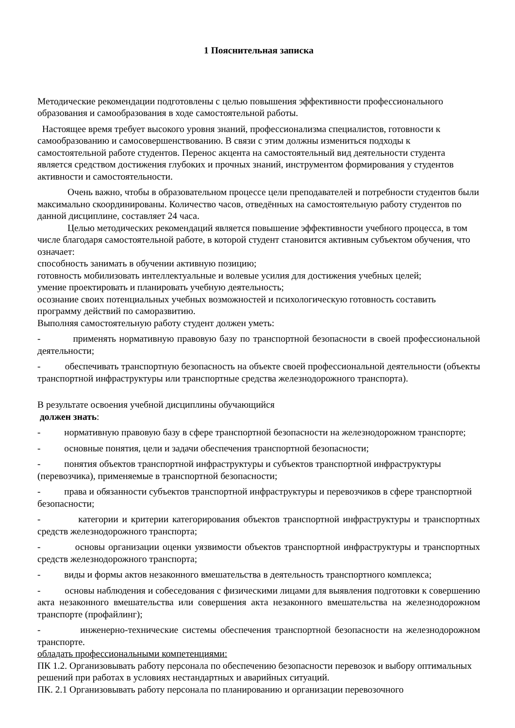1 Пояснительная записка
Методические рекомендации подготовлены с целью повышения эффективности профессионального образования и самообразования в ходе самостоятельной работы.
Настоящее время требует высокого уровня знаний, профессионализма специалистов, готовности к самообразованию и самосовершенствованию. В связи с этим должны измениться подходы к самостоятельной работе студентов. Перенос акцента на самостоятельный вид деятельности студента является средством достижения глубоких и прочных знаний, инструментом формирования у студентов активности и самостоятельности.
Очень важно, чтобы в образовательном процессе цели преподавателей и потребности студентов были максимально скоординированы. Количество часов, отведённых на самостоятельную работу студентов по данной дисциплине, составляет 24 часа.
Целью методических рекомендаций является повышение эффективности учебного процесса, в том числе благодаря самостоятельной работе, в которой студент становится активным субъектом обучения, что означает:
способность занимать в обучении активную позицию;
готовность мобилизовать интеллектуальные и волевые усилия для достижения учебных целей;
умение проектировать и планировать учебную деятельность;
осознание своих потенциальных учебных возможностей и психологическую готовность составить программу действий по саморазвитию.
Выполняя самостоятельную работу студент должен уметь:
- применять нормативную правовую базу по транспортной безопасности в своей профессиональной деятельности;
- обеспечивать транспортную безопасность на объекте своей профессиональной деятельности (объекты транспортной инфраструктуры или транспортные средства железнодорожного транспорта).
В результате освоения учебной дисциплины обучающийся
должен знать:
- нормативную правовую базу в сфере транспортной безопасности на железнодорожном транспорте;
- основные понятия, цели и задачи обеспечения транспортной безопасности;
- понятия объектов транспортной инфраструктуры и субъектов транспортной инфраструктуры (перевозчика), применяемые в транспортной безопасности;
- права и обязанности субъектов транспортной инфраструктуры и перевозчиков в сфере транспортной безопасности;
- категории и критерии категорирования объектов транспортной инфраструктуры и транспортных средств железнодорожного транспорта;
- основы организации оценки уязвимости объектов транспортной инфраструктуры и транспортных средств железнодорожного транспорта;
- виды и формы актов незаконного вмешательства в деятельность транспортного комплекса;
- основы наблюдения и собеседования с физическими лицами для выявления подготовки к совершению акта незаконного вмешательства или совершения акта незаконного вмешательства на железнодорожном транспорте (профайлинг);
- инженерно-технические системы обеспечения транспортной безопасности на железнодорожном транспорте.
обладать профессиональными компетенциями:
ПК 1.2. Организовывать работу персонала по обеспечению безопасности перевозок и выбору оптимальных решений при работах в условиях нестандартных и аварийных ситуаций.
ПК. 2.1 Организовывать работу персонала по планированию и организации перевозочного